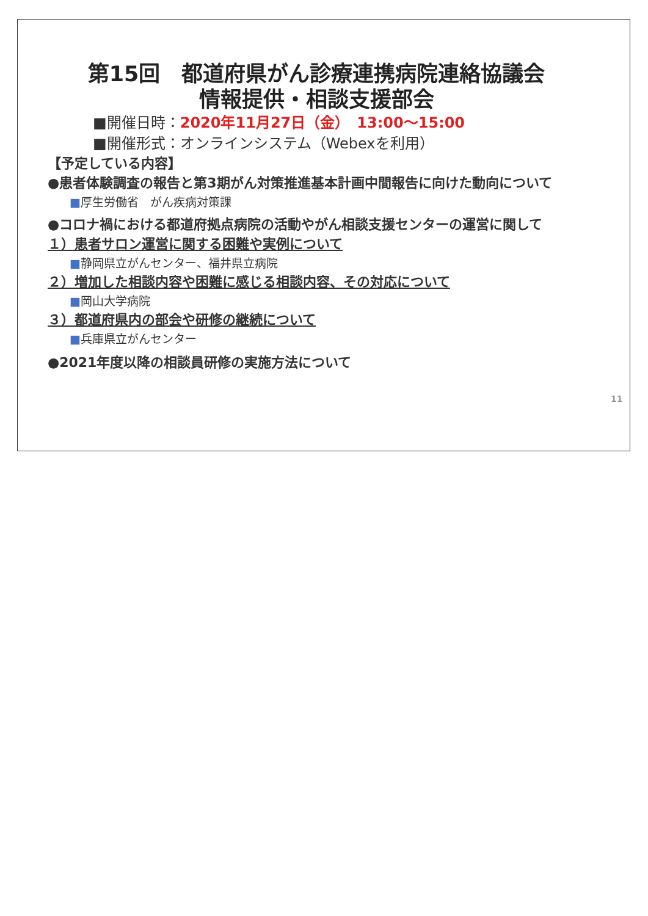第15回　都道府県がん診療連携病院連絡協議会
情報提供・相談支援部会
■開催日時：2020年11月27日（金）　13:00～15:00
■開催形式：オンラインシステム（Webexを利用）
【予定している内容】
●患者体験調査の報告と第3期がん対策推進基本計画中間報告に向けた動向について
■厚生労働省　がん疾病対策課
●コロナ禍における都道府拠点病院の活動やがん相談支援センターの運営に関して
１）患者サロン運営に関する困難や実例について
■静岡県立がんセンター、福井県立病院
２）増加した相談内容や困難に感じる相談内容、その対応について
■岡山大学病院
３）都道府県内の部会や研修の継続について
■兵庫県立がんセンター
●2021年度以降の相談員研修の実施方法について
11